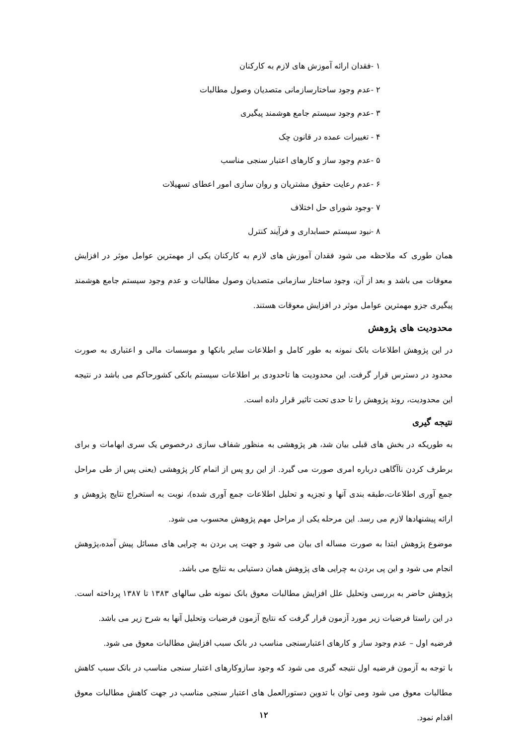۱ -فقدان ارائه آموزش های لازم به کارکنان
۲ -عدم وجود ساختارسازمانی متصدیان وصول مطالبات
۳ -عدم وجود سیستم جامع هوشمند پیگیری
۴ - تغییرات عمده در قانون چک
۵ -عدم وجود ساز و کارهای اعتبار سنجی مناسب
۶ -عدم رعایت حقوق مشتریان و روان سازی امور اعطای تسهیلات
۷ -وجود شورای حل اختلاف
۸ -نبود سیستم حسابداری و فرآیند کنترل
همان طوری که ملاحظه می شود فقدان آموزش های لازم به کارکنان یکی از مهمترین عوامل موثر در افزایش معوقات می باشد و بعد از آن، وجود ساختار سازمانی متصدیان وصول مطالبات و عدم وجود سیستم جامع هوشمند پیگیری جزو مهمترین عوامل موثر در افزایش معوقات هستند.
محدودیت های پژوهش
در این پژوهش اطلاعات بانک نمونه به طور کامل و اطلاعات سایر بانکها و موسسات مالی و اعتباری به صورت محدود در دسترس قرار گرفت. این محدودیت ها تاحدودی بر اطلاعات سیستم بانکی کشورحاکم می باشد در نتیجه این محدودیت، روند پژوهش را تا حدی تحت تاثیر قرار داده است.
نتیجه گیری
به طوریکه در بخش های قبلی بیان شد، هر پژوهشی به منظور شفاف سازی درخصوص یک سری ابهامات و برای برطرف کردن ناآگاهی درباره امری صورت می گیرد. از این رو پس از اتمام کار پژوهشی (یعنی پس از طی مراحل جمع آوری اطلاعات،طبقه بندی آنها و تجزیه و تحلیل اطلاعات جمع آوری شده)، نوبت به استخراج نتایج پژوهش و ارائه پیشنهادها لازم می رسد. این مرحله یکی از مراحل مهم پژوهش محسوب می شود.
موضوع پژوهش ابتدا به صورت مساله ای بیان می شود و جهت پی بردن به چرایی های مسائل پیش آمده،پژوهش انجام می شود و این پی بردن به چرایی های پژوهش همان دستیابی به نتایج می باشد.
پژوهش حاضر به بررسی وتحلیل علل افزایش مطالبات معوق بانک نمونه طی سالهای ۱۳۸۳ تا ۱۳۸۷ پرداخته است. در این راستا فرضیات زیر مورد آزمون قرار گرفت که نتایج آزمون فرضیات وتحلیل آنها به شرح زیر می باشد.
فرضیه اول – عدم وجود ساز و کارهای اعتبارسنجی مناسب در بانک سبب افزایش مطالبات معوق می شود.
با توجه به آزمون فرضیه اول نتیجه گیری می شود که وجود سازوکارهای اعتبار سنجی مناسب در بانک سبب کاهش مطالبات معوق می شود ومی توان با تدوین دستورالعمل های اعتبار سنجی مناسب در جهت کاهش مطالبات معوق اقدام نمود.
۱۲